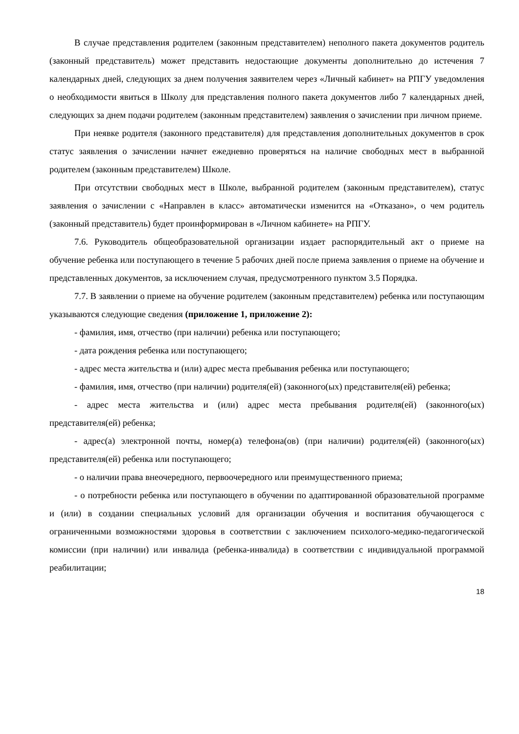В случае представления родителем (законным представителем) неполного пакета документов родитель (законный представитель) может представить недостающие документы дополнительно до истечения 7 календарных дней, следующих за днем получения заявителем через «Личный кабинет» на РПГУ уведомления о необходимости явиться в Школу для представления полного пакета документов либо 7 календарных дней, следующих за днем подачи родителем (законным представителем) заявления о зачислении при личном приеме.
При неявке родителя (законного представителя) для представления дополнительных документов в срок статус заявления о зачислении начнет ежедневно проверяться на наличие свободных мест в выбранной родителем (законным представителем) Школе.
При отсутствии свободных мест в Школе, выбранной родителем (законным представителем), статус заявления о зачислении с «Направлен в класс» автоматически изменится на «Отказано», о чем родитель (законный представитель) будет проинформирован в «Личном кабинете» на РПГУ.
7.6. Руководитель общеобразовательной организации издает распорядительный акт о приеме на обучение ребенка или поступающего в течение 5 рабочих дней после приема заявления о приеме на обучение и представленных документов, за исключением случая, предусмотренного пунктом 3.5 Порядка.
7.7. В заявлении о приеме на обучение родителем (законным представителем) ребенка или поступающим указываются следующие сведения (приложение 1, приложение 2):
- фамилия, имя, отчество (при наличии) ребенка или поступающего;
- дата рождения ребенка или поступающего;
- адрес места жительства и (или) адрес места пребывания ребенка или поступающего;
- фамилия, имя, отчество (при наличии) родителя(ей) (законного(ых) представителя(ей) ребенка;
- адрес места жительства и (или) адрес места пребывания родителя(ей) (законного(ых) представителя(ей) ребенка;
- адрес(а) электронной почты, номер(а) телефона(ов) (при наличии) родителя(ей) (законного(ых) представителя(ей) ребенка или поступающего;
- о наличии права внеочередного, первоочередного или преимущественного приема;
- о потребности ребенка или поступающего в обучении по адаптированной образовательной программе и (или) в создании специальных условий для организации обучения и воспитания обучающегося с ограниченными возможностями здоровья в соответствии с заключением психолого-медико-педагогической комиссии (при наличии) или инвалида (ребенка-инвалида) в соответствии с индивидуальной программой реабилитации;
18